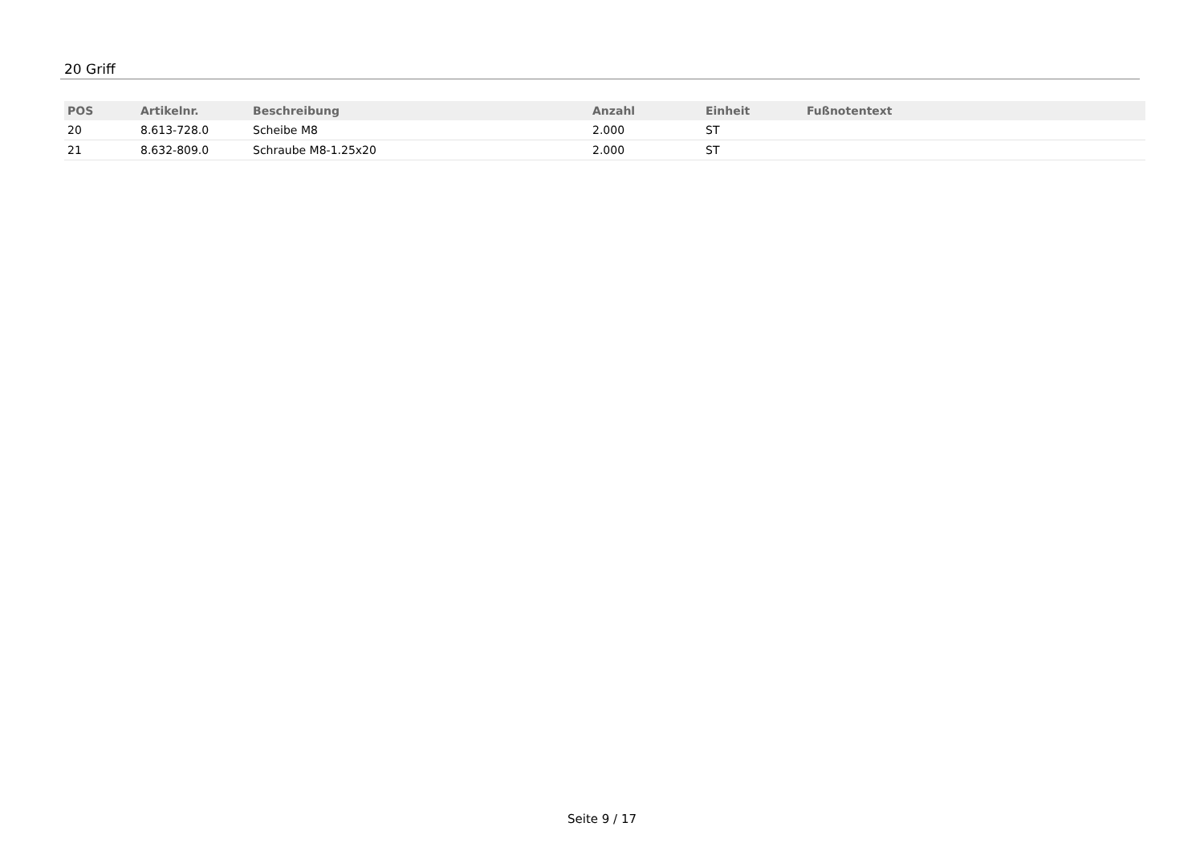20 Griff
| POS | Artikelnr. | Beschreibung | Anzahl | Einheit | Fußnotentext |
| --- | --- | --- | --- | --- | --- |
| 20 | 8.613-728.0 | Scheibe M8 | 2.000 | ST | |
| 21 | 8.632-809.0 | Schraube M8-1.25x20 | 2.000 | ST | |
Seite 9 / 17